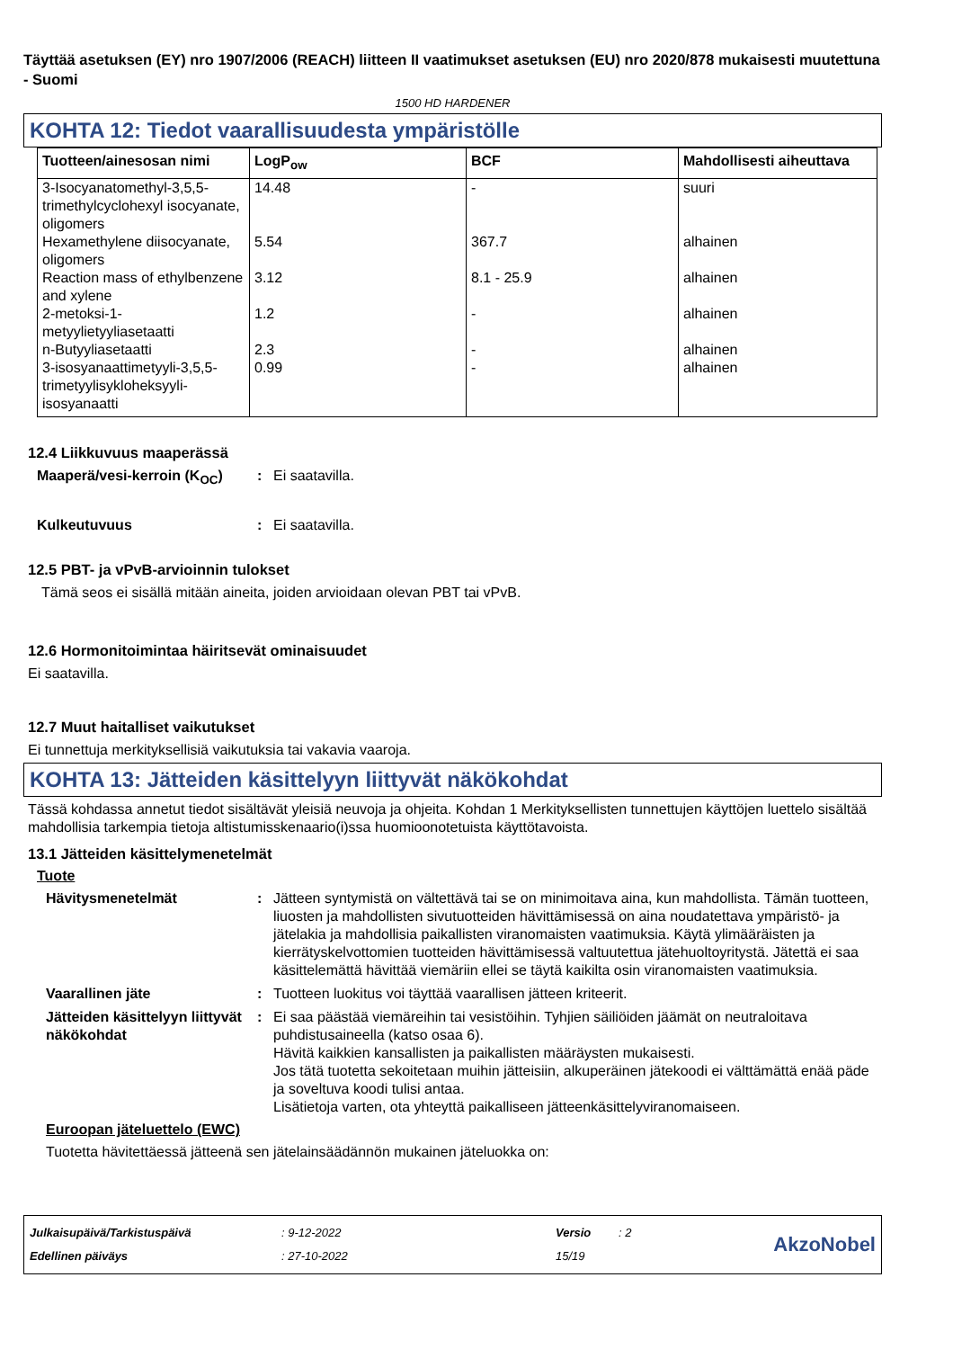Täyttää asetuksen (EY) nro 1907/2006 (REACH) liitteen II vaatimukset asetuksen (EU) nro 2020/878 mukaisesti muutettuna - Suomi
1500 HD HARDENER
KOHTA 12: Tiedot vaarallisuudesta ympäristölle
| Tuotteen/ainesosan nimi | LogP<sub>ow</sub> | BCF | Mahdollisesti aiheuttava |
| --- | --- | --- | --- |
| 3-Isocyanatomethyl-3,5,5-trimethylcyclohexyl isocyanate, oligomers | 14.48 | - | suuri |
| Hexamethylene diisocyanate, oligomers | 5.54 | 367.7 | alhainen |
| Reaction mass of ethylbenzene and xylene | 3.12 | 8.1 - 25.9 | alhainen |
| 2-metoksi-1-metyylietyyliasetaatti | 1.2 | - | alhainen |
| n-Butyyliasetaatti | 2.3 | - | alhainen |
| 3-isosyanaattimetyyli-3,5,5-trimetyylisykloheksyyli-isosyanaatti | 0.99 | - | alhainen |
12.4 Liikkuvuus maaperässä
Maaperä/vesi-kerroin (K<sub>OC</sub>)
: Ei saatavilla.
Kulkeutuvuus : Ei saatavilla.
12.5 PBT- ja vPvB-arvioinnin tulokset
Tämä seos ei sisällä mitään aineita, joiden arvioidaan olevan PBT tai vPvB.
12.6 Hormonitoimintaa häiritsevät ominaisuudet
Ei saatavilla.
12.7 Muut haitalliset vaikutukset
Ei tunnettuja merkityksellisiä vaikutuksia tai vakavia vaaroja.
KOHTA 13: Jätteiden käsittelyyn liittyvät näkökohdat
Tässä kohdassa annetut tiedot sisältävät yleisiä neuvoja ja ohjeita. Kohdan 1 Merkityksellisten tunnettujen käyttöjen luettelo sisältää mahdollisia tarkempia tietoja altistumisskenaario(i)ssa huomioonotetuista käyttötavoista.
13.1 Jätteiden käsittelymenetelmät
Tuote
Hävitysmenetelmät : Jätteen syntymistä on vältettävä tai se on minimoitava aina, kun mahdollista. Tämän tuotteen, liuosten ja mahdollisten sivutuotteiden hävittämisessä on aina noudatettava ympäristö- ja jätelakia ja mahdollisia paikallisten viranomaisten vaatimuksia. Käytä ylimääräisten ja kierrätyskelvottomien tuotteiden hävittämisessä valtuutettua jätehuoltoyritystä. Jätettä ei saa käsittelemättä hävittää viemäriin ellei se täytä kaikilta osin viranomaisten vaatimuksia.
Vaarallinen jäte : Tuotteen luokitus voi täyttää vaarallisen jätteen kriteerit.
Jätteiden käsittelyyn liittyvät näkökohdat
: Ei saa päästää viemäreihin tai vesistöihin. Tyhjien säiliöiden jäämät on neutraloitava puhdistusaineella (katso osaa 6).
Hävitä kaikkien kansallisten ja paikallisten määräysten mukaisesti.
Jos tätä tuotetta sekoitetaan muihin jätteisiin, alkuperäinen jätekoodi ei välttämättä enää päde ja soveltuva koodi tulisi antaa.
Lisätietoja varten, ota yhteyttä paikalliseen jätteenkäsittelyviranomaiseen.
Euroopan jäteluettelo (EWC)
Tuotetta hävitettäessä jätteenä sen jätelainsäädännön mukainen jäteluokka on:
Julkaisupäivä/Tarkistuspäivä
Edellinen päiväys
: 9-12-2022
: 27-10-2022
Versio
15/19
: 2
AkzoNobel